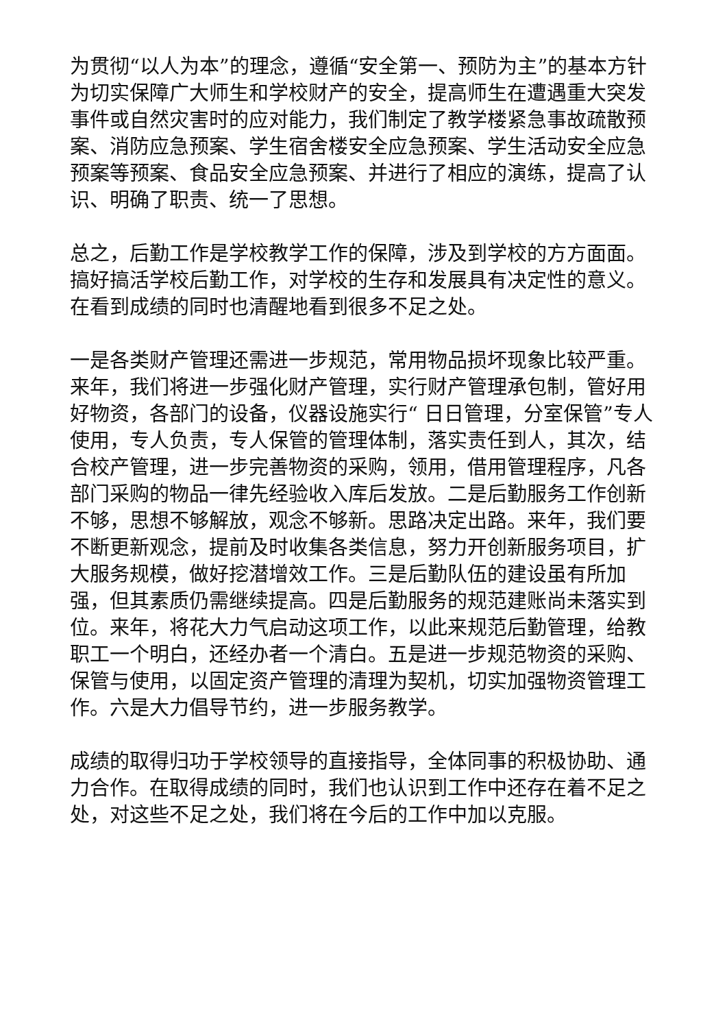为贯彻“以人为本”的理念，遵循“安全第一、预防为主”的基本方针为切实保障广大师生和学校财产的安全，提高师生在遭遇重大突发事件或自然灾害时的应对能力，我们制定了教学楼紧急事故疏散预案、消防应急预案、学生宿舍楼安全应急预案、学生活动安全应急预案等预案、食品安全应急预案、并进行了相应的演练，提高了认识、明确了职责、统一了思想。
总之，后勤工作是学校教学工作的保障，涉及到学校的方方面面。搞好搞活学校后勤工作，对学校的生存和发展具有决定性的意义。在看到成绩的同时也清醒地看到很多不足之处。
一是各类财产管理还需进一步规范，常用物品损坏现象比较严重。来年，我们将进一步强化财产管理，实行财产管理承包制，管好用好物资，各部门的设备，仪器设施实行“ 日日管理，分室保管”专人使用，专人负责，专人保管的管理体制，落实责任到人，其次，结合校产管理，进一步完善物资的采购，领用，借用管理程序，凡各部门采购的物品一律先经验收入库后发放。二是后勤服务工作创新不够，思想不够解放，观念不够新。思路决定出路。来年，我们要不断更新观念，提前及时收集各类信息，努力开创新服务项目，扩大服务规模，做好挖潜增效工作。三是后勤队伍的建设虽有所加强，但其素质仍需继续提高。四是后勤服务的规范建账尚未落实到位。来年，将花大力气启动这项工作，以此来规范后勤管理，给教职工一个明白，还经办者一个清白。五是进一步规范物资的采购、保管与使用，以固定资产管理的清理为契机，切实加强物资管理工作。六是大力倡导节约，进一步服务教学。
成绩的取得归功于学校领导的直接指导，全体同事的积极协助、通力合作。在取得成绩的同时，我们也认识到工作中还存在着不足之处，对这些不足之处，我们将在今后的工作中加以克服。